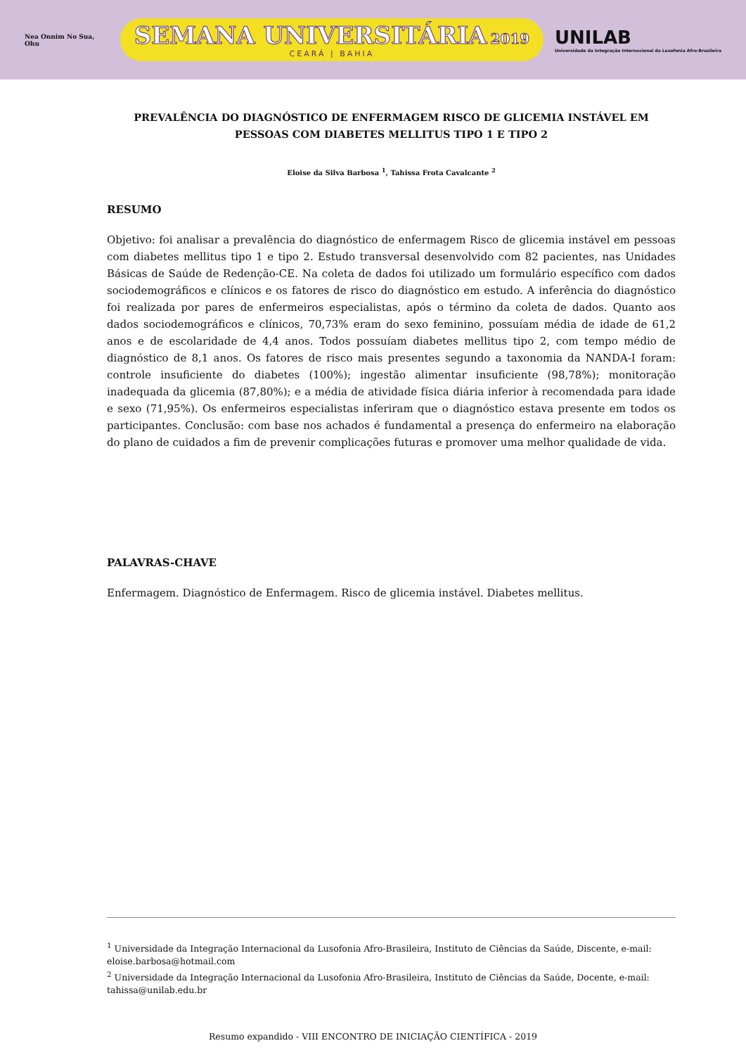Nea Onnim No Sua, Ohu
SEMANA UNIVERSITÁRIA 2019
CEARÁ | BAHIA
UNILAB
Universidade da Integração Internacional da Lusofonia Afro-Brasileira
PREVALÊNCIA DO DIAGNÓSTICO DE ENFERMAGEM RISCO DE GLICEMIA INSTÁVEL EM PESSOAS COM DIABETES MELLITUS TIPO 1 E TIPO 2
Eloise da Silva Barbosa <sup>1</sup>, Tahissa Frota Cavalcante <sup>2</sup>
RESUMO
Objetivo: foi analisar a prevalência do diagnóstico de enfermagem Risco de glicemia instável em pessoas com diabetes mellitus tipo 1 e tipo 2. Estudo transversal desenvolvido com 82 pacientes, nas Unidades Básicas de Saúde de Redenção-CE. Na coleta de dados foi utilizado um formulário específico com dados sociodemográficos e clínicos e os fatores de risco do diagnóstico em estudo. A inferência do diagnóstico foi realizada por pares de enfermeiros especialistas, após o término da coleta de dados. Quanto aos dados sociodemográficos e clínicos, 70,73% eram do sexo feminino, possuíam média de idade de 61,2 anos e de escolaridade de 4,4 anos. Todos possuíam diabetes mellitus tipo 2, com tempo médio de diagnóstico de 8,1 anos. Os fatores de risco mais presentes segundo a taxonomia da NANDA-I foram: controle insuficiente do diabetes (100%); ingestão alimentar insuficiente (98,78%); monitoração inadequada da glicemia (87,80%); e a média de atividade física diária inferior à recomendada para idade e sexo (71,95%). Os enfermeiros especialistas inferiram que o diagnóstico estava presente em todos os participantes. Conclusão: com base nos achados é fundamental a presença do enfermeiro na elaboração do plano de cuidados a fim de prevenir complicações futuras e promover uma melhor qualidade de vida.
PALAVRAS-CHAVE
Enfermagem. Diagnóstico de Enfermagem. Risco de glicemia instável. Diabetes mellitus.
<sup>1</sup> Universidade da Integração Internacional da Lusofonia Afro-Brasileira, Instituto de Ciências da Saúde, Discente, e-mail: eloise.barbosa@hotmail.com
<sup>2</sup> Universidade da Integração Internacional da Lusofonia Afro-Brasileira, Instituto de Ciências da Saúde, Docente, e-mail: tahissa@unilab.edu.br
Resumo expandido - VIII ENCONTRO DE INICIAÇÃO CIENTÍFICA - 2019